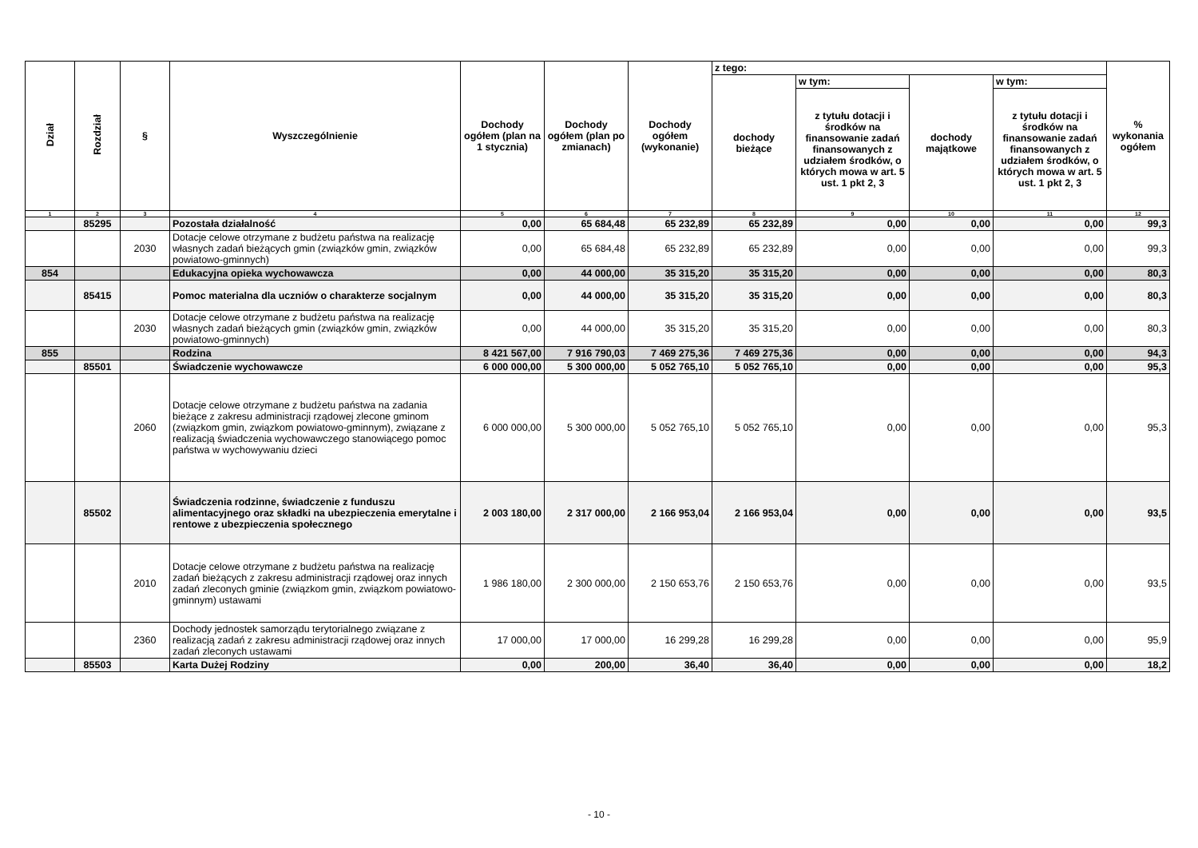| Dział | Rozdział | § | Wyszczególnienie | Dochody ogółem (plan na 1 stycznia) | Dochody ogółem (plan po zmianach) | Dochody ogółem (wykonanie) | z tego: | | | | % wykonania ogółem |
| --- | --- | --- | --- | --- | --- | --- | --- | --- | --- | --- | --- |
| | | | | | | | dochody bieżące | w tym: | dochody majątkowe | w tym: | |
| | | | | | | | | z tytułu dotacji i środków na finansowanie zadań finansowanych z udziałem środków, o których mowa w art. 5 ust. 1 pkt 2, 3 | | z tytułu dotacji i środków na finansowanie zadań finansowanych z udziałem środków, o których mowa w art. 5 ust. 1 pkt 2, 3 | |
| 1 | 2 | 3 | 4 | 5 | 6 | 7 | 8 | 9 | 10 | 11 | 12 |
| | 85295 | | Pozostała działalność | 0,00 | 65 684,48 | 65 232,89 | 65 232,89 | 0,00 | 0,00 | 0,00 | 99,3 |
| | | 2030 | Dotacje celowe otrzymane z budżetu państwa na realizację własnych zadań bieżących gmin (związków gmin, związków powiatowo-gminnych) | 0,00 | 65 684,48 | 65 232,89 | 65 232,89 | 0,00 | 0,00 | 0,00 | 99,3 |
| 854 | | | Edukacyjna opieka wychowawcza | 0,00 | 44 000,00 | 35 315,20 | 35 315,20 | 0,00 | 0,00 | 0,00 | 80,3 |
| | 85415 | | Pomoc materialna dla uczniów o charakterze socjalnym | 0,00 | 44 000,00 | 35 315,20 | 35 315,20 | 0,00 | 0,00 | 0,00 | 80,3 |
| | | 2030 | Dotacje celowe otrzymane z budżetu państwa na realizację własnych zadań bieżących gmin (związków gmin, związków powiatowo-gminnych) | 0,00 | 44 000,00 | 35 315,20 | 35 315,20 | 0,00 | 0,00 | 0,00 | 80,3 |
| 855 | | | Rodzina | 8 421 567,00 | 7 916 790,03 | 7 469 275,36 | 7 469 275,36 | 0,00 | 0,00 | 0,00 | 94,3 |
| | 85501 | | Świadczenie wychowawcze | 6 000 000,00 | 5 300 000,00 | 5 052 765,10 | 5 052 765,10 | 0,00 | 0,00 | 0,00 | 95,3 |
| | | 2060 | Dotacje celowe otrzymane z budżetu państwa na zadania bieżące z zakresu administracji rządowej zlecone gminom (związkom gmin, związkom powiatowo-gminnym), związane z realizacją świadczenia wychowawczego stanowiącego pomoc państwa w wychowywaniu dzieci | 6 000 000,00 | 5 300 000,00 | 5 052 765,10 | 5 052 765,10 | 0,00 | 0,00 | 0,00 | 95,3 |
| | 85502 | | Świadczenia rodzinne, świadczenie z funduszu alimentacyjnego oraz składki na ubezpieczenia emerytalne i rentowe z ubezpieczenia społecznego | 2 003 180,00 | 2 317 000,00 | 2 166 953,04 | 2 166 953,04 | 0,00 | 0,00 | 0,00 | 93,5 |
| | | 2010 | Dotacje celowe otrzymane z budżetu państwa na realizację zadań bieżących z zakresu administracji rządowej oraz innych zadań zleconych gminie (związkom gmin, związkom powiatowo-gminnym) ustawami | 1 986 180,00 | 2 300 000,00 | 2 150 653,76 | 2 150 653,76 | 0,00 | 0,00 | 0,00 | 93,5 |
| | | 2360 | Dochody jednostek samorządu terytorialnego związane z realizacją zadań z zakresu administracji rządowej oraz innych zadań zleconych ustawami | 17 000,00 | 17 000,00 | 16 299,28 | 16 299,28 | 0,00 | 0,00 | 0,00 | 95,9 |
| | 85503 | | Karta Dużej Rodziny | 0,00 | 200,00 | 36,40 | 36,40 | 0,00 | 0,00 | 0,00 | 18,2 |
- 10 -